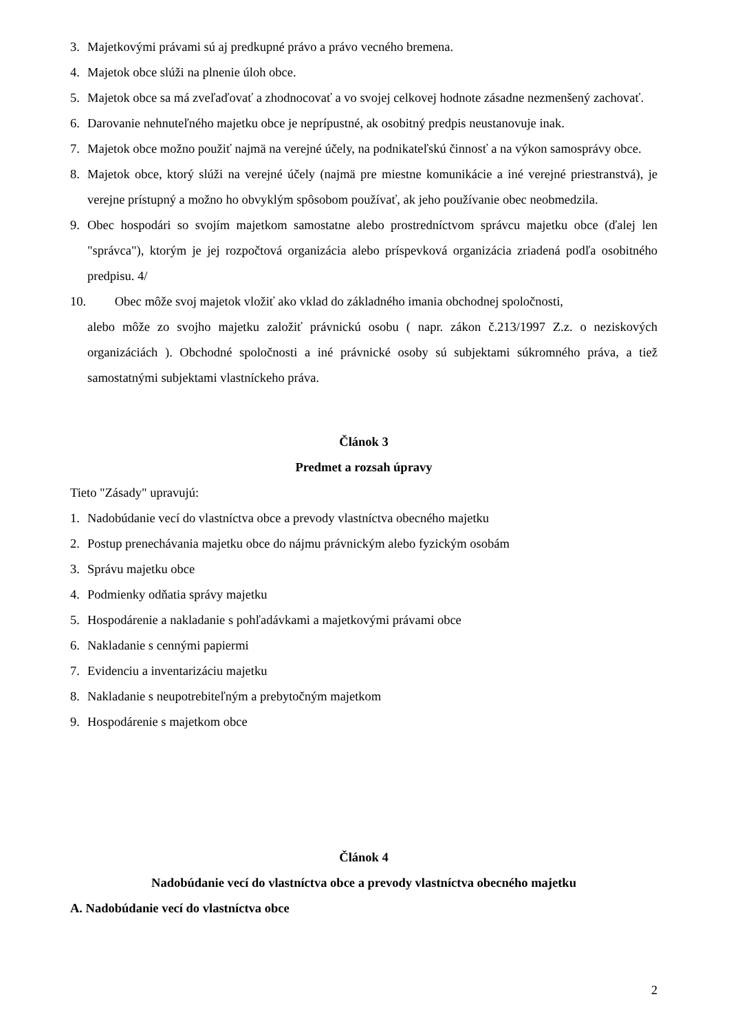3. Majetkovými právami sú aj predkupné právo a právo vecného bremena.
4. Majetok obce slúži na plnenie úloh obce.
5. Majetok obce sa má zveľaďovať a zhodnocovať a vo svojej celkovej hodnote zásadne nezmenšený zachovať.
6. Darovanie nehnuteľného majetku obce je neprípustné, ak osobitný predpis neustanovuje inak.
7. Majetok obce možno použiť najmä na verejné účely, na podnikateľskú činnosť a na výkon samosprávy obce.
8. Majetok obce, ktorý slúži na verejné účely (najmä pre miestne komunikácie a iné verejné priestranstvá), je verejne prístupný a možno ho obvyklým spôsobom používať, ak jeho používanie obec neobmedzila.
9. Obec hospodári so svojím majetkom samostatne alebo prostredníctvom správcu majetku obce (ďalej len "správca"), ktorým je jej rozpočtová organizácia alebo príspevková organizácia zriadená podľa osobitného predpisu. 4/
10. Obec môže svoj majetok vložiť ako vklad do základného imania obchodnej spoločnosti,
alebo môže zo svojho majetku založiť právnickú osobu ( napr. zákon č.213/1997 Z.z. o neziskových organizáciách ). Obchodné spoločnosti a iné právnické osoby sú subjektami súkromného práva, a tiež samostatnými subjektami vlastníckeho práva.
Článok 3
Predmet a rozsah úpravy
Tieto "Zásady" upravujú:
1. Nadobúdanie vecí do vlastníctva obce a prevody vlastníctva obecného majetku
2. Postup prenechávania majetku obce do nájmu právnickým alebo fyzickým osobám
3. Správu majetku obce
4. Podmienky odňatia správy majetku
5. Hospodárenie a nakladanie s pohľadávkami a majetkovými právami obce
6. Nakladanie s cennými papiermi
7. Evidenciu a inventarizáciu majetku
8. Nakladanie s neupotrebiteľným a prebytočným majetkom
9. Hospodárenie s majetkom obce
Článok 4
Nadobúdanie vecí do vlastníctva obce a prevody vlastníctva obecného majetku
A. Nadobúdanie vecí do vlastníctva obce
2